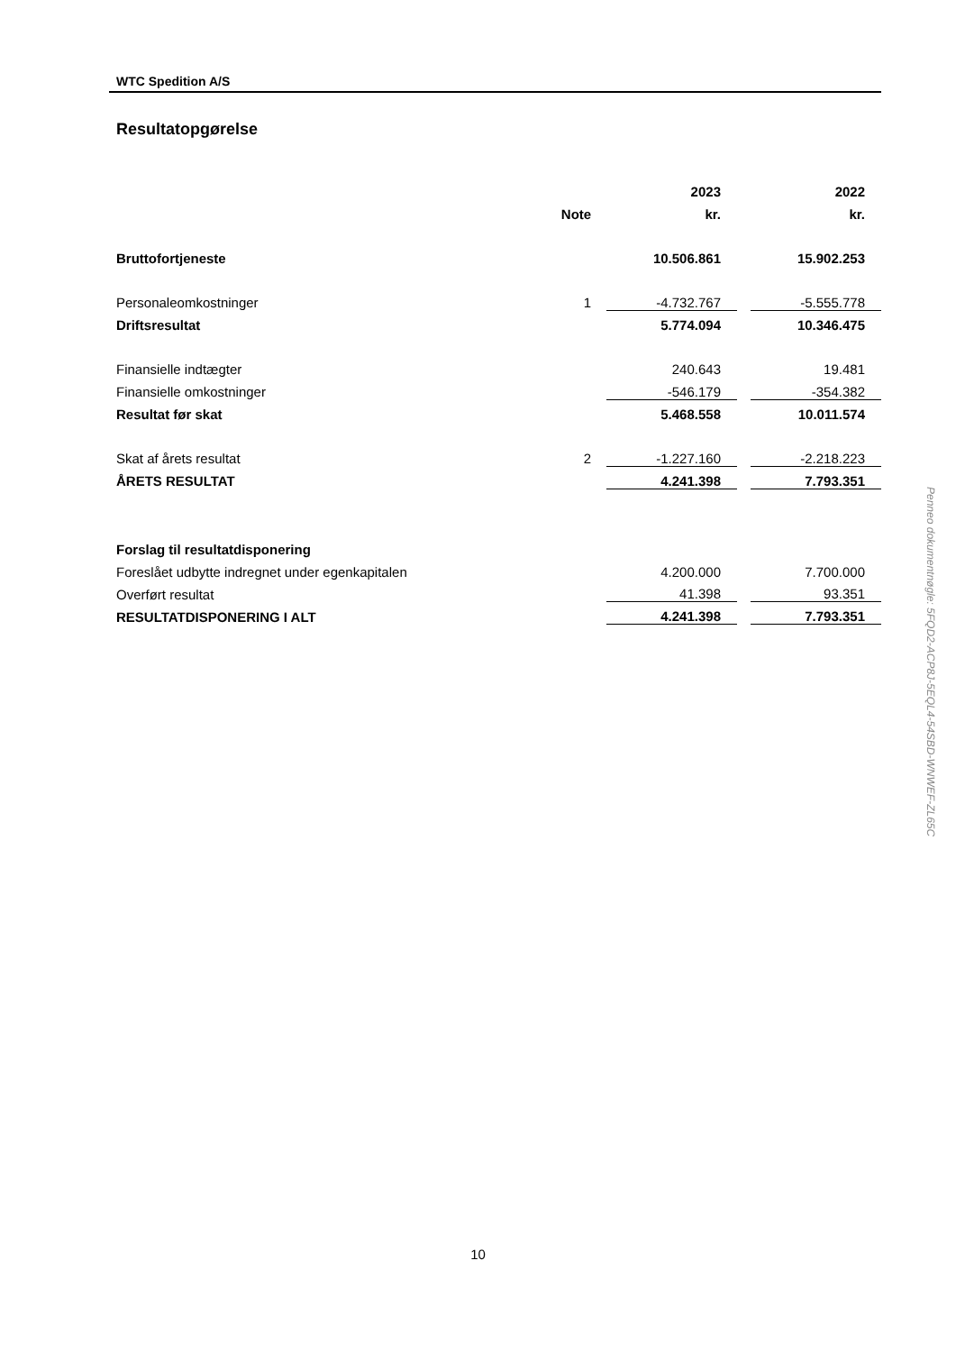WTC Spedition A/S
Resultatopgørelse
| | | | 2023 | | 2022 |
| --- | --- | --- | --- | --- | --- |
| | Note | | kr. | | kr. |
| Bruttofortjeneste | | | 10.506.861 | | 15.902.253 |
| Personaleomkostninger | 1 | | -4.732.767 | | -5.555.778 |
| Driftsresultat | | | 5.774.094 | | 10.346.475 |
| Finansielle indtægter | | | 240.643 | | 19.481 |
| Finansielle omkostninger | | | -546.179 | | -354.382 |
| Resultat før skat | | | 5.468.558 | | 10.011.574 |
| Skat af årets resultat | 2 | | -1.227.160 | | -2.218.223 |
| ÅRETS RESULTAT | | | 4.241.398 | | 7.793.351 |
| Forslag til resultatdisponering | | | | | |
| Foreslået udbytte indregnet under egenkapitalen | | | 4.200.000 | | 7.700.000 |
| Overført resultat | | | 41.398 | | 93.351 |
| RESULTATDISPONERING I ALT | | | 4.241.398 | | 7.793.351 |
Penneo dokumentnøgle: 5FQD2-ACP8J-5EQL4-54SBD-WNWEF-ZL65C
10